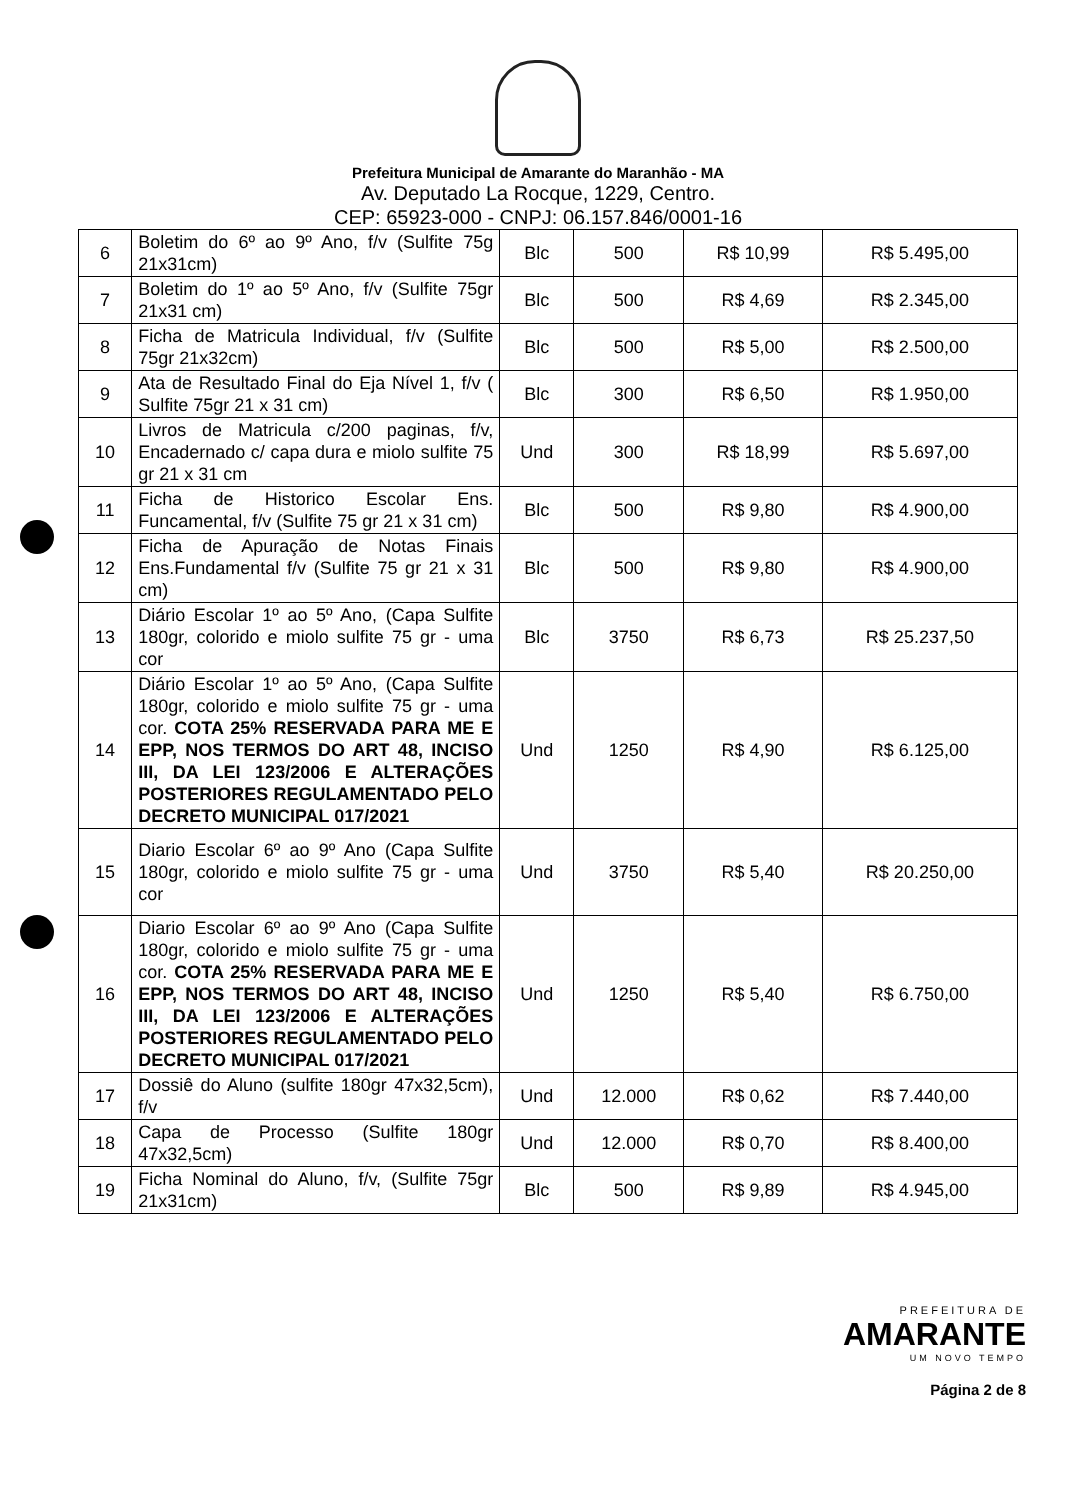Prefeitura Municipal de Amarante do Maranhão - MA
Av. Deputado La Rocque, 1229, Centro.
CEP: 65923-000 - CNPJ: 06.157.846/0001-16
| 6 | Boletim do 6º ao 9º Ano, f/v (Sulfite 75g 21x31cm) | Blc | 500 | R$ 10,99 | R$ 5.495,00 |
| 7 | Boletim do 1º ao 5º Ano, f/v (Sulfite 75gr 21x31 cm) | Blc | 500 | R$ 4,69 | R$ 2.345,00 |
| 8 | Ficha de Matricula Individual, f/v (Sulfite 75gr 21x32cm) | Blc | 500 | R$ 5,00 | R$ 2.500,00 |
| 9 | Ata de Resultado Final do Eja Nível 1, f/v ( Sulfite 75gr 21 x 31 cm) | Blc | 300 | R$ 6,50 | R$ 1.950,00 |
| 10 | Livros de Matricula c/200 paginas, f/v, Encadernado c/ capa dura e miolo sulfite 75 gr 21 x 31 cm | Und | 300 | R$ 18,99 | R$ 5.697,00 |
| 11 | Ficha de Historico Escolar Ens. Funcamental, f/v (Sulfite 75 gr 21 x 31 cm) | Blc | 500 | R$ 9,80 | R$ 4.900,00 |
| 12 | Ficha de Apuração de Notas Finais Ens.Fundamental f/v (Sulfite 75 gr 21 x 31 cm) | Blc | 500 | R$ 9,80 | R$ 4.900,00 |
| 13 | Diário Escolar 1º ao 5º Ano, (Capa Sulfite 180gr, colorido e miolo sulfite 75 gr - uma cor | Blc | 3750 | R$ 6,73 | R$ 25.237,50 |
| 14 | Diário Escolar 1º ao 5º Ano, (Capa Sulfite 180gr, colorido e miolo sulfite 75 gr - uma cor. COTA 25% RESERVADA PARA ME E EPP, NOS TERMOS DO ART 48, INCISO III, DA LEI 123/2006 E ALTERAÇÕES POSTERIORES REGULAMENTADO PELO DECRETO MUNICIPAL 017/2021 | Und | 1250 | R$ 4,90 | R$ 6.125,00 |
| 15 | Diario Escolar 6º ao 9º Ano (Capa Sulfite 180gr, colorido e miolo sulfite 75 gr - uma cor | Und | 3750 | R$ 5,40 | R$ 20.250,00 |
| 16 | Diario Escolar 6º ao 9º Ano (Capa Sulfite 180gr, colorido e miolo sulfite 75 gr - uma cor. COTA 25% RESERVADA PARA ME E EPP, NOS TERMOS DO ART 48, INCISO III, DA LEI 123/2006 E ALTERAÇÕES POSTERIORES REGULAMENTADO PELO DECRETO MUNICIPAL 017/2021 | Und | 1250 | R$ 5,40 | R$ 6.750,00 |
| 17 | Dossiê do Aluno (sulfite 180gr 47x32,5cm), f/v | Und | 12.000 | R$ 0,62 | R$ 7.440,00 |
| 18 | Capa de Processo (Sulfite 180gr 47x32,5cm) | Und | 12.000 | R$ 0,70 | R$ 8.400,00 |
| 19 | Ficha Nominal do Aluno, f/v, (Sulfite 75gr 21x31cm) | Blc | 500 | R$ 9,89 | R$ 4.945,00 |
PREFEITURA DE
AMARANTE
UM NOVO TEMPO
Página 2 de 8